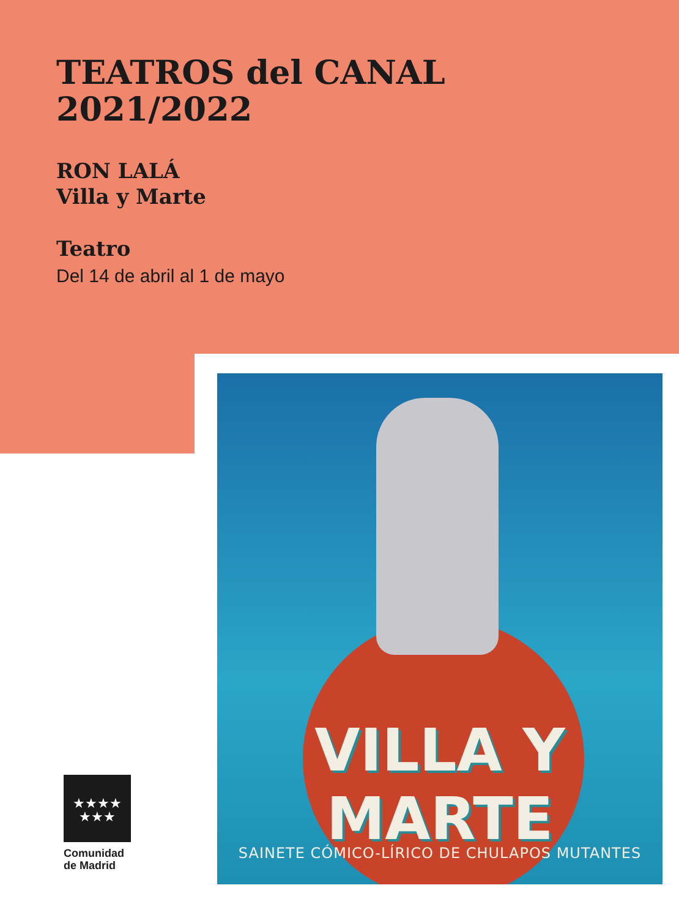TEATROS del CANAL
2021/2022
RON LALÁ
Villa y Marte
Teatro
Del 14 de abril al 1 de mayo
VILLA Y MARTE
SAINETE CÓMICO-LÍRICO DE CHULAPOS MUTANTES
★★★★
★★★
Comunidad
de Madrid